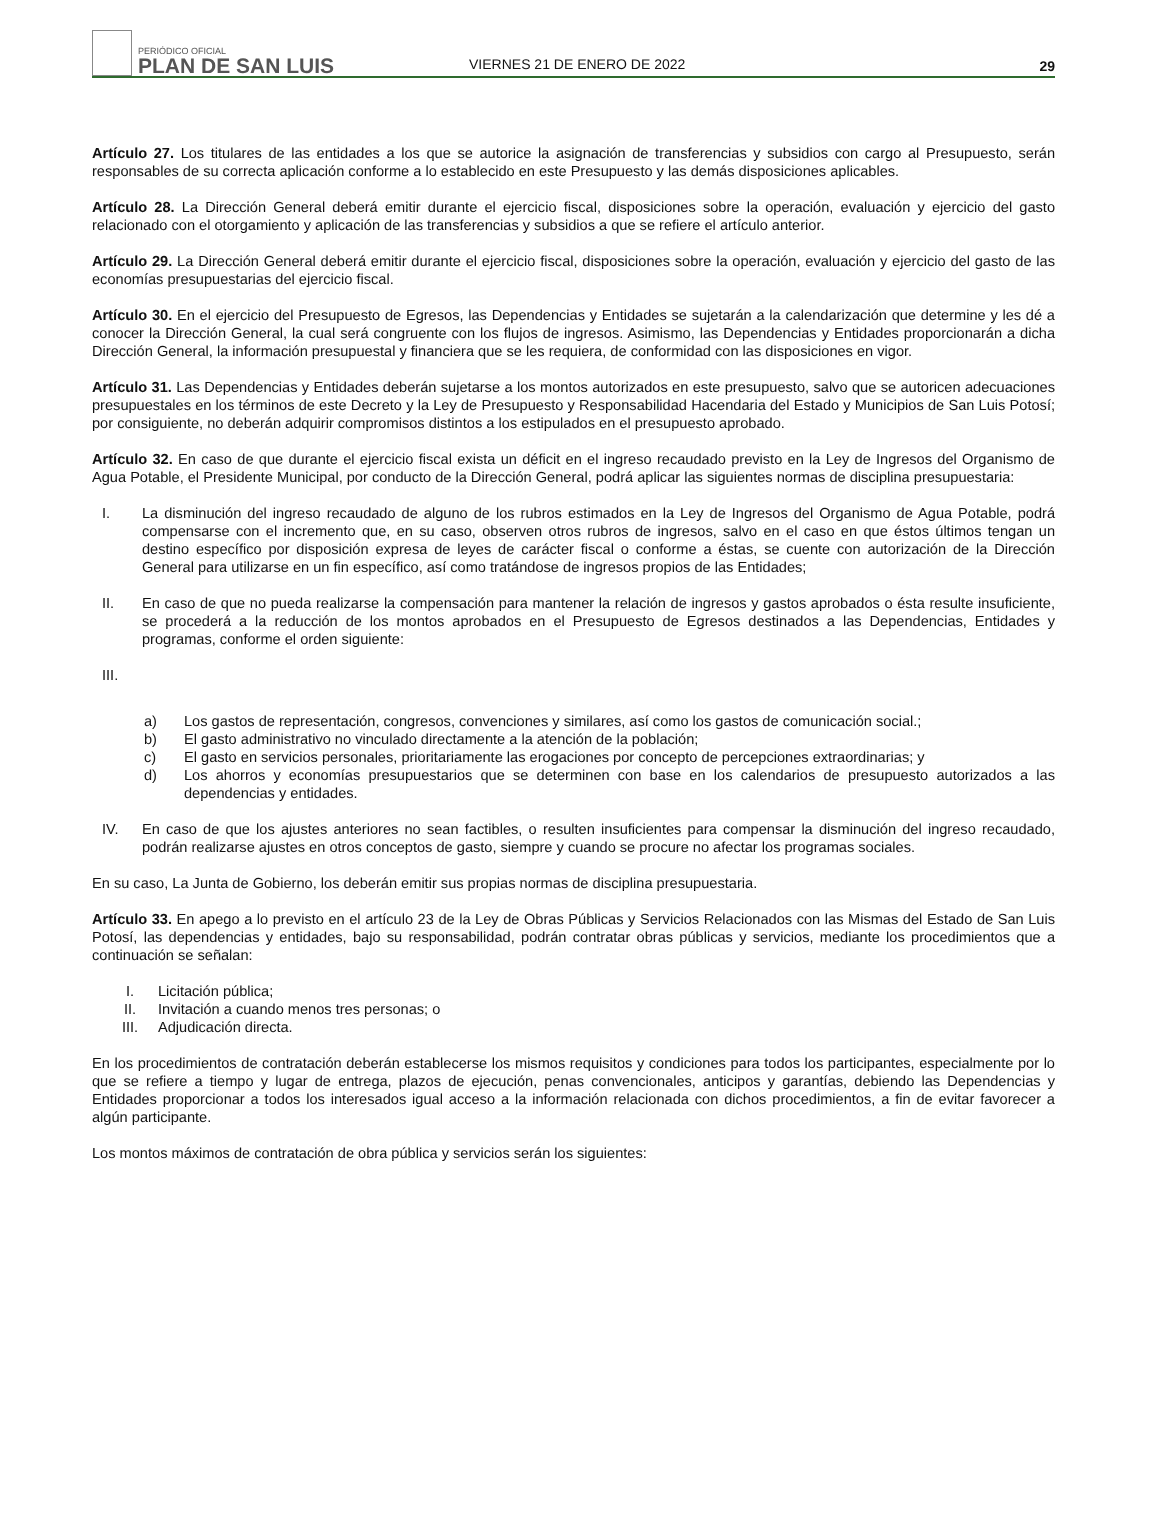PERIÓDICO OFICIAL
PLAN DE SAN LUIS
VIERNES 21 DE ENERO DE 2022
29
Artículo 27. Los titulares de las entidades a los que se autorice la asignación de transferencias y subsidios con cargo al Presupuesto, serán responsables de su correcta aplicación conforme a lo establecido en este Presupuesto y las demás disposiciones aplicables.
Artículo 28. La Dirección General deberá emitir durante el ejercicio fiscal, disposiciones sobre la operación, evaluación y ejercicio del gasto relacionado con el otorgamiento y aplicación de las transferencias y subsidios a que se refiere el artículo anterior.
Artículo 29. La Dirección General deberá emitir durante el ejercicio fiscal, disposiciones sobre la operación, evaluación y ejercicio del gasto de las economías presupuestarias del ejercicio fiscal.
Artículo 30. En el ejercicio del Presupuesto de Egresos, las Dependencias y Entidades se sujetarán a la calendarización que determine y les dé a conocer la Dirección General, la cual será congruente con los flujos de ingresos. Asimismo, las Dependencias y Entidades proporcionarán a dicha Dirección General, la información presupuestal y financiera que se les requiera, de conformidad con las disposiciones en vigor.
Artículo 31. Las Dependencias y Entidades deberán sujetarse a los montos autorizados en este presupuesto, salvo que se autoricen adecuaciones presupuestales en los términos de este Decreto y la Ley de Presupuesto y Responsabilidad Hacendaria del Estado y Municipios de San Luis Potosí; por consiguiente, no deberán adquirir compromisos distintos a los estipulados en el presupuesto aprobado.
Artículo 32. En caso de que durante el ejercicio fiscal exista un déficit en el ingreso recaudado previsto en la Ley de Ingresos del Organismo de Agua Potable, el Presidente Municipal, por conducto de la Dirección General, podrá aplicar las siguientes normas de disciplina presupuestaria:
I. La disminución del ingreso recaudado de alguno de los rubros estimados en la Ley de Ingresos del Organismo de Agua Potable, podrá compensarse con el incremento que, en su caso, observen otros rubros de ingresos, salvo en el caso en que éstos últimos tengan un destino específico por disposición expresa de leyes de carácter fiscal o conforme a éstas, se cuente con autorización de la Dirección General para utilizarse en un fin específico, así como tratándose de ingresos propios de las Entidades;
II. En caso de que no pueda realizarse la compensación para mantener la relación de ingresos y gastos aprobados o ésta resulte insuficiente, se procederá a la reducción de los montos aprobados en el Presupuesto de Egresos destinados a las Dependencias, Entidades y programas, conforme el orden siguiente:
III.
a) Los gastos de representación, congresos, convenciones y similares, así como los gastos de comunicación social.;
b) El gasto administrativo no vinculado directamente a la atención de la población;
c) El gasto en servicios personales, prioritariamente las erogaciones por concepto de percepciones extraordinarias; y
d) Los ahorros y economías presupuestarios que se determinen con base en los calendarios de presupuesto autorizados a las dependencias y entidades.
IV. En caso de que los ajustes anteriores no sean factibles, o resulten insuficientes para compensar la disminución del ingreso recaudado, podrán realizarse ajustes en otros conceptos de gasto, siempre y cuando se procure no afectar los programas sociales.
En su caso, La Junta de Gobierno, los deberán emitir sus propias normas de disciplina presupuestaria.
Artículo 33. En apego a lo previsto en el artículo 23 de la Ley de Obras Públicas y Servicios Relacionados con las Mismas del Estado de San Luis Potosí, las dependencias y entidades, bajo su responsabilidad, podrán contratar obras públicas y servicios, mediante los procedimientos que a continuación se señalan:
I. Licitación pública;
II. Invitación a cuando menos tres personas; o
III. Adjudicación directa.
En los procedimientos de contratación deberán establecerse los mismos requisitos y condiciones para todos los participantes, especialmente por lo que se refiere a tiempo y lugar de entrega, plazos de ejecución, penas convencionales, anticipos y garantías, debiendo las Dependencias y Entidades proporcionar a todos los interesados igual acceso a la información relacionada con dichos procedimientos, a fin de evitar favorecer a algún participante.
Los montos máximos de contratación de obra pública y servicios serán los siguientes: